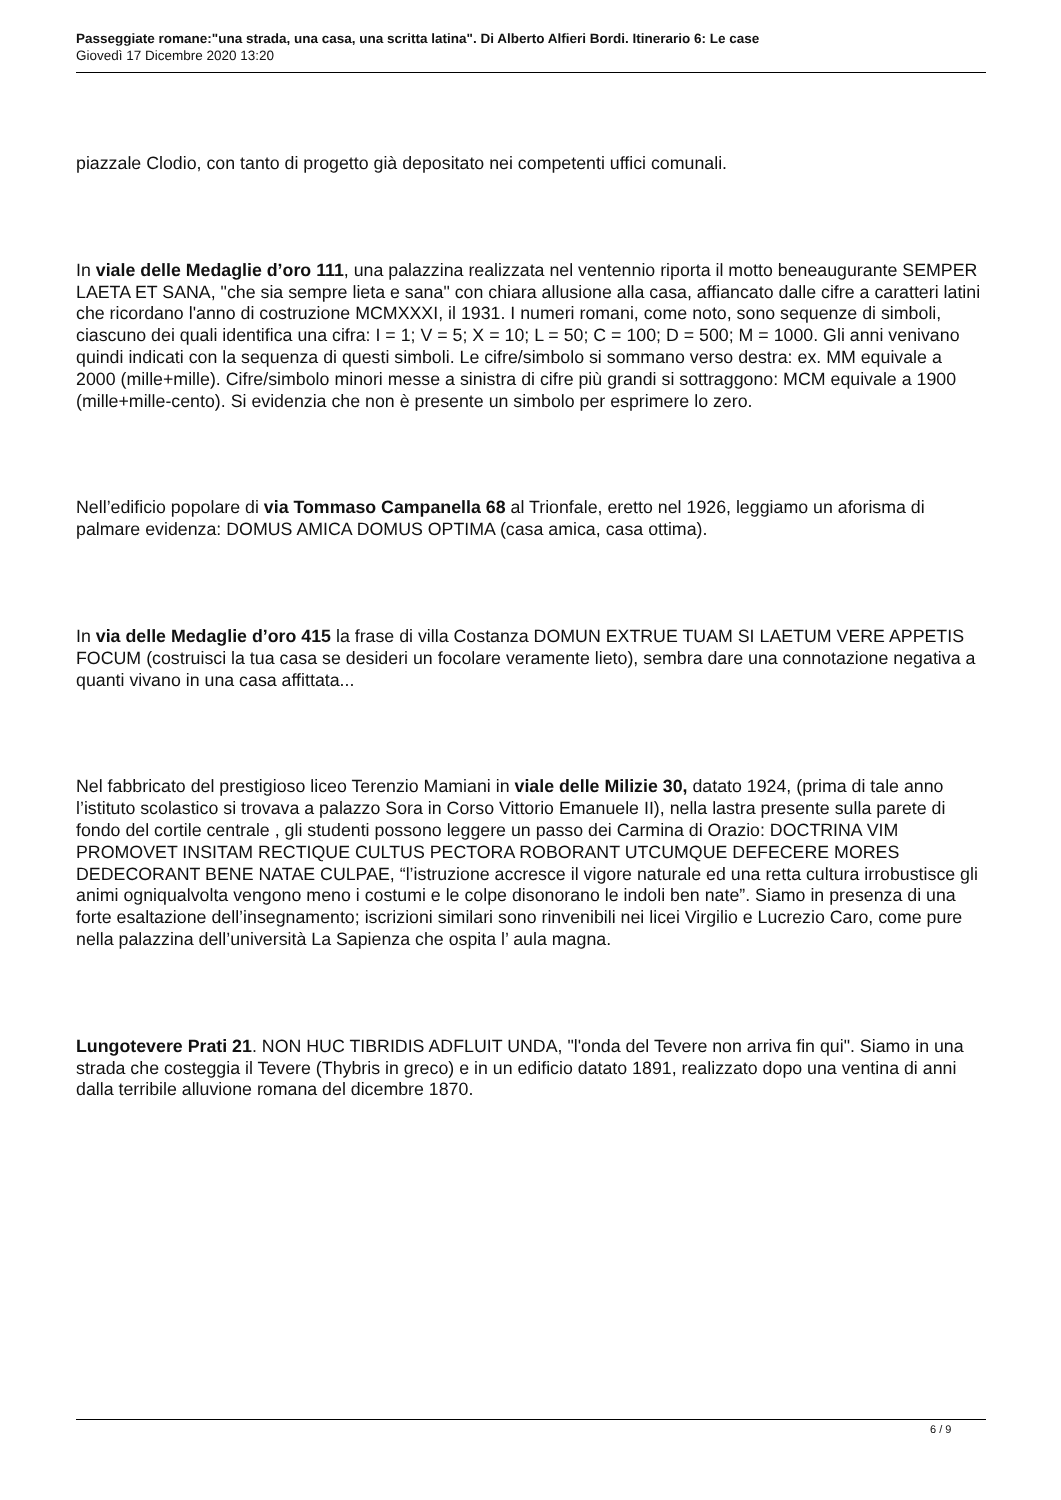Passeggiate romane:"una strada, una casa, una scritta latina". Di Alberto Alfieri Bordi. Itinerario 6: Le case
Giovedì 17 Dicembre 2020 13:20
piazzale Clodio, con tanto di progetto già depositato nei competenti uffici comunali.
In viale delle Medaglie d’oro 111, una palazzina realizzata nel ventennio riporta il motto beneaugurante SEMPER LAETA ET SANA, "che sia sempre lieta e sana" con chiara allusione alla casa, affiancato dalle cifre a caratteri latini che ricordano l'anno di costruzione MCMXXXI, il 1931. I numeri romani, come noto, sono sequenze di simboli, ciascuno dei quali identifica una cifra: I = 1; V = 5; X = 10; L = 50; C = 100; D = 500; M = 1000. Gli anni venivano quindi indicati con la sequenza di questi simboli. Le cifre/simbolo si sommano verso destra: ex. MM equivale a 2000 (mille+mille). Cifre/simbolo minori messe a sinistra di cifre più grandi si sottraggono: MCM equivale a 1900 (mille+mille-cento). Si evidenzia che non è presente un simbolo per esprimere lo zero.
Nell’edificio popolare di via Tommaso Campanella 68 al Trionfale, eretto nel 1926, leggiamo un aforisma di palmare evidenza: DOMUS AMICA DOMUS OPTIMA (casa amica, casa ottima).
In via delle Medaglie d’oro 415 la frase di villa Costanza DOMUN EXTRUE TUAM SI LAETUM VERE APPETIS FOCUM (costruisci la tua casa se desideri un focolare veramente lieto), sembra dare una connotazione negativa a quanti vivano in una casa affittata...
Nel fabbricato del prestigioso liceo Terenzio Mamiani in viale delle Milizie 30, datato 1924, (prima di tale anno l’istituto scolastico si trovava a palazzo Sora in Corso Vittorio Emanuele II), nella lastra presente sulla parete di fondo del cortile centrale , gli studenti possono leggere un passo dei Carmina di Orazio: DOCTRINA VIM PROMOVET INSITAM RECTIQUE CULTUS PECTORA ROBORANT UTCUMQUE DEFECERE MORES DEDECORANT BENE NATAE CULPAE, “l’istruzione accresce il vigore naturale ed una retta cultura irrobustisce gli animi ogniqualvolta vengono meno i costumi e le colpe disonorano le indoli ben nate”. Siamo in presenza di una forte esaltazione dell’insegnamento; iscrizioni similari sono rinvenibili nei licei Virgilio e Lucrezio Caro, come pure nella palazzina dell’università La Sapienza che ospita l’ aula magna.
Lungotevere Prati 21. NON HUC TIBRIDIS ADFLUIT UNDA, "l'onda del Tevere non arriva fin qui". Siamo in una strada che costeggia il Tevere (Thybris in greco) e in un edificio datato 1891, realizzato dopo una ventina di anni dalla terribile alluvione romana del dicembre 1870.
6 / 9